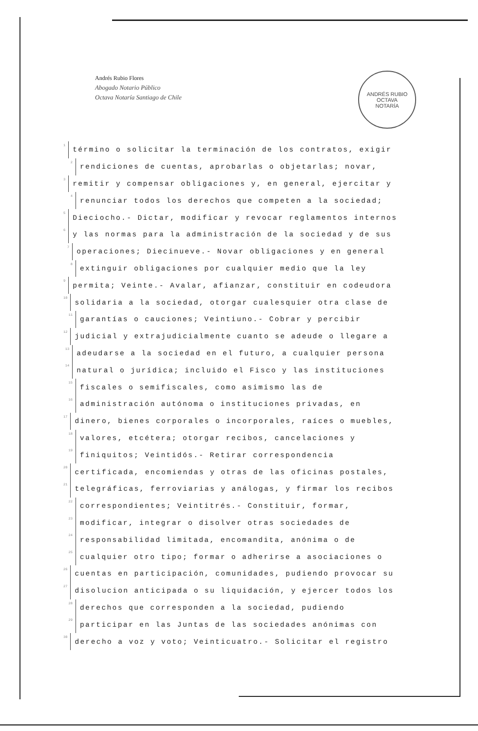Andrés Rubio Flores
Abogado Notario Público
Octava Notaría Santiago de Chile
ANDRÉS RUBIO
OCTAVA
NOTARÍA
1 término o solicitar la terminación de los contratos, exigir
2 rendiciones de cuentas, aprobarlas o objetarlas; novar,
3 remitir y compensar obligaciones y, en general, ejercitar y
4 renunciar todos los derechos que competen a la sociedad;
5 Dieciocho.- Dictar, modificar y revocar reglamentos internos
6 y las normas para la administración de la sociedad y de sus
7 operaciones; Diecinueve.- Novar obligaciones y en general
8 extinguir obligaciones por cualquier medio que la ley
9 permita; Veinte.- Avalar, afianzar, constituir en codeudora
10 solidaria a la sociedad, otorgar cualesquier otra clase de
11 garantías o cauciones; Veintiuno.- Cobrar y percibir
12 judicial y extrajudicialmente cuanto se adeude o llegare a
13 adeudarse a la sociedad en el futuro, a cualquier persona
14 natural o jurídica; incluido el Fisco y las instituciones
15 fiscales o semifiscales, como asimismo las de
16 administración autónoma o instituciones privadas, en
17 dinero, bienes corporales o incorporales, raíces o muebles,
18 valores, etcétera; otorgar recibos, cancelaciones y
19 finiquitos; Veintidós.- Retirar correspondencia
20 certificada, encomiendas y otras de las oficinas postales,
21 telegráficas, ferroviarias y análogas, y firmar los recibos
22 correspondientes; Veintitrés.- Constituir, formar,
23 modificar, integrar o disolver otras sociedades de
24 responsabilidad limitada, encomandita, anónima o de
25 cualquier otro tipo; formar o adherirse a asociaciones o
26 cuentas en participación, comunidades, pudiendo provocar su
27 disolucion anticipada o su liquidación, y ejercer todos los
28 derechos que corresponden a la sociedad, pudiendo
29 participar en las Juntas de las sociedades anónimas con
30 derecho a voz y voto; Veinticuatro.- Solicitar el registro